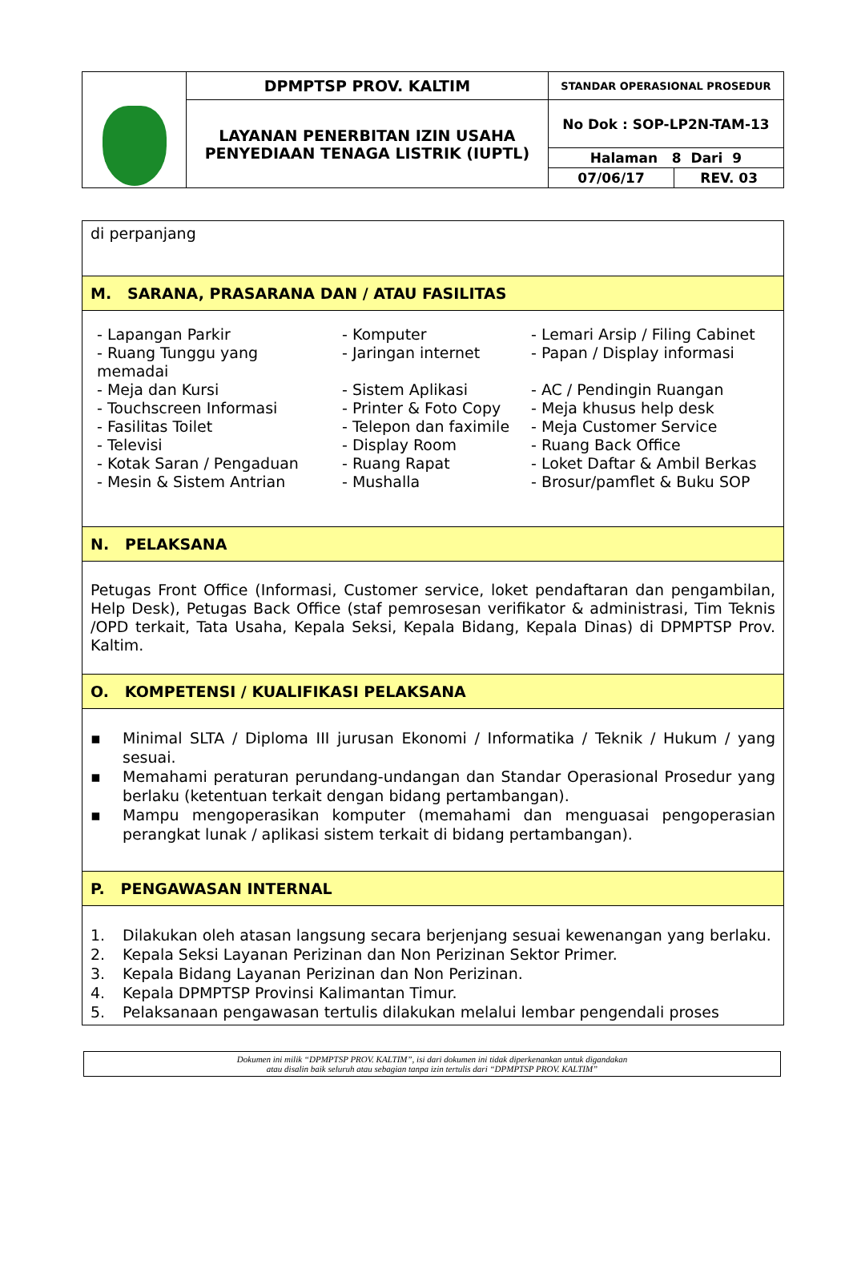| | DPMPTSP PROV. KALTIM | STANDAR OPERASIONAL PROSEDUR | |
| | LAYANAN PENERBITAN IZIN USAHA PENYEDIAAN TENAGA LISTRIK (IUPTL) | No Dok : SOP-LP2N-TAM-13 | |
| | | Halaman 8 Dari 9 | |
| | | 07/06/17 | REV. 03 |
| di perpanjang |
| M. SARANA, PRASARANA DAN / ATAU FASILITAS |
| / - Lapangan Parkir / - Komputer / - Lemari Arsip / Filing Cabinet / / - Ruang Tunggu yang memadai / - Jaringan internet / - Papan / Display informasi / / - Meja dan Kursi / - Sistem Aplikasi / - AC / Pendingin Ruangan / / - Touchscreen Informasi / - Printer & Foto Copy / - Meja khusus help desk / / - Fasilitas Toilet / - Telepon dan faximile / - Meja Customer Service / / - Televisi / - Display Room / - Ruang Back Office / / - Kotak Saran / Pengaduan / - Ruang Rapat / - Loket Daftar & Ambil Berkas / / - Mesin & Sistem Antrian / - Mushalla / - Brosur/pamflet & Buku SOP / |
| N. PELAKSANA |
| Petugas Front Office (Informasi, Customer service, loket pendaftaran dan pengambilan, Help Desk), Petugas Back Office (staf pemrosesan verifikator & administrasi, Tim Teknis /OPD terkait, Tata Usaha, Kepala Seksi, Kepala Bidang, Kepala Dinas) di DPMPTSP Prov. Kaltim. |
| O. KOMPETENSI / KUALIFIKASI PELAKSANA |
| ▪ Minimal SLTA / Diploma III jurusan Ekonomi / Informatika / Teknik / Hukum / yang sesuai. ▪ Memahami peraturan perundang-undangan dan Standar Operasional Prosedur yang berlaku (ketentuan terkait dengan bidang pertambangan). ▪ Mampu mengoperasikan komputer (memahami dan menguasai pengoperasian perangkat lunak / aplikasi sistem terkait di bidang pertambangan). |
| P. PENGAWASAN INTERNAL |
| 1. Dilakukan oleh atasan langsung secara berjenjang sesuai kewenangan yang berlaku. 2. Kepala Seksi Layanan Perizinan dan Non Perizinan Sektor Primer. 3. Kepala Bidang Layanan Perizinan dan Non Perizinan. 4. Kepala DPMPTSP Provinsi Kalimantan Timur. 5. Pelaksanaan pengawasan tertulis dilakukan melalui lembar pengendali proses |
Dokumen ini milik “DPMPTSP PROV. KALTIM”, isi dari dokumen ini tidak diperkenankan untuk digandakan
atau disalin baik seluruh atau sebagian tanpa izin tertulis dari “DPMPTSP PROV. KALTIM”